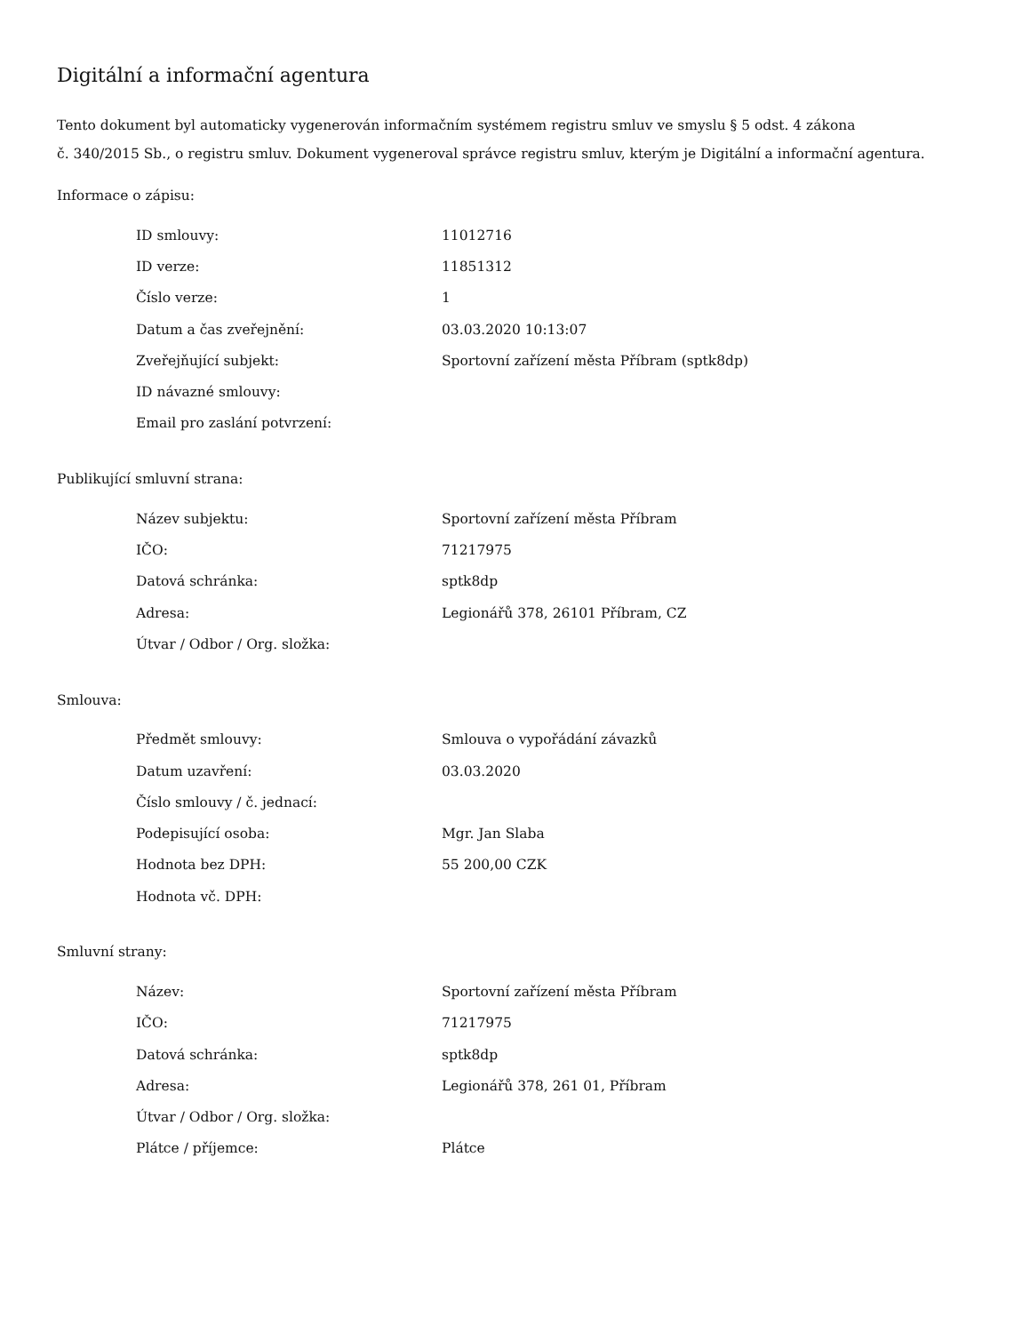Digitální a informační agentura
Tento dokument byl automaticky vygenerován informačním systémem registru smluv ve smyslu § 5 odst. 4 zákona
č. 340/2015 Sb., o registru smluv. Dokument vygeneroval správce registru smluv, kterým je Digitální a informační agentura.
Informace o zápisu:
| ID smlouvy: | 11012716 |
| ID verze: | 11851312 |
| Číslo verze: | 1 |
| Datum a čas zveřejnění: | 03.03.2020 10:13:07 |
| Zveřejňující subjekt: | Sportovní zařízení města Příbram (sptk8dp) |
| ID návazné smlouvy: | |
| Email pro zaslání potvrzení: | |
Publikující smluvní strana:
| Název subjektu: | Sportovní zařízení města Příbram |
| IČO: | 71217975 |
| Datová schránka: | sptk8dp |
| Adresa: | Legionářů 378, 26101 Příbram, CZ |
| Útvar / Odbor / Org. složka: | |
Smlouva:
| Předmět smlouvy: | Smlouva o vypořádání závazků |
| Datum uzavření: | 03.03.2020 |
| Číslo smlouvy / č. jednací: | |
| Podepisující osoba: | Mgr. Jan Slaba |
| Hodnota bez DPH: | 55 200,00 CZK |
| Hodnota vč. DPH: | |
Smluvní strany:
| Název: | Sportovní zařízení města Příbram |
| IČO: | 71217975 |
| Datová schránka: | sptk8dp |
| Adresa: | Legionářů 378, 261 01, Příbram |
| Útvar / Odbor / Org. složka: | |
| Plátce / příjemce: | Plátce |